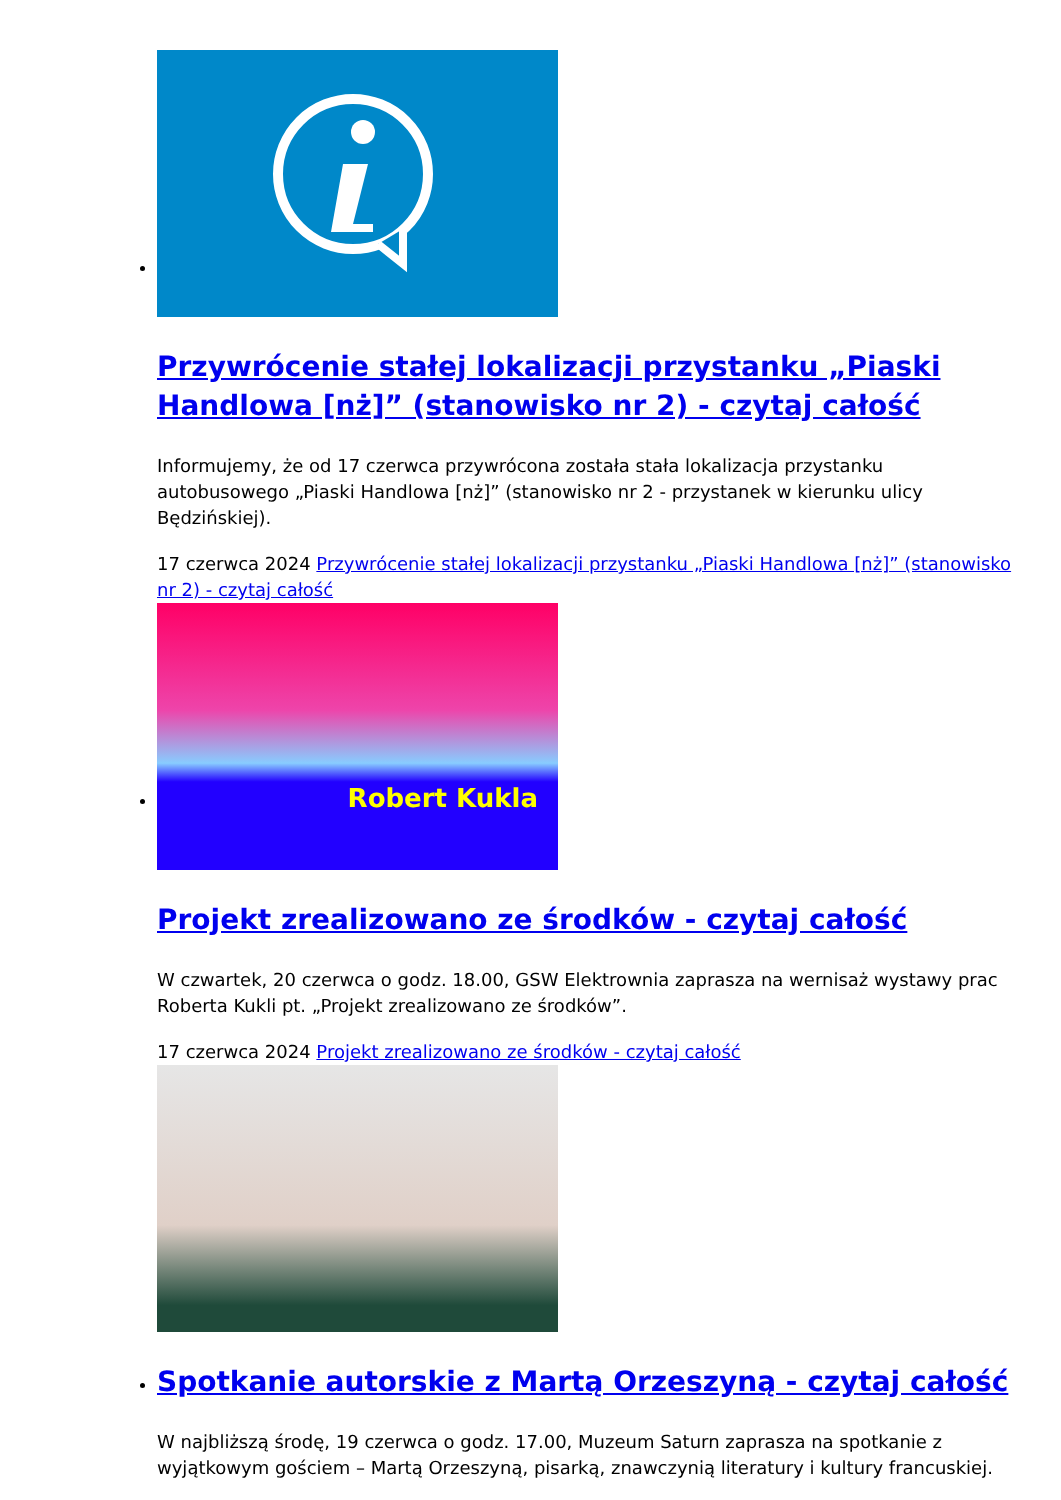Przywrócenie stałej lokalizacji przystanku „Piaski Handlowa [nż]” (stanowisko nr 2) - czytaj całość
Informujemy, że od 17 czerwca przywrócona została stała lokalizacja przystanku autobusowego „Piaski Handlowa [nż]” (stanowisko nr 2 - przystanek w kierunku ulicy Będzińskiej).
17 czerwca 2024 Przywrócenie stałej lokalizacji przystanku „Piaski Handlowa [nż]” (stanowisko nr 2) - czytaj całość
Robert Kukla
Projekt zrealizowano ze środków - czytaj całość
W czwartek, 20 czerwca o godz. 18.00, GSW Elektrownia zaprasza na wernisaż wystawy prac Roberta Kukli pt. „Projekt zrealizowano ze środków”.
17 czerwca 2024 Projekt zrealizowano ze środków - czytaj całość
Spotkanie autorskie z Martą Orzeszyną - czytaj całość
W najbliższą środę, 19 czerwca o godz. 17.00, Muzeum Saturn zaprasza na spotkanie z wyjątkowym gościem – Martą Orzeszyną, pisarką, znawczynią literatury i kultury francuskiej.